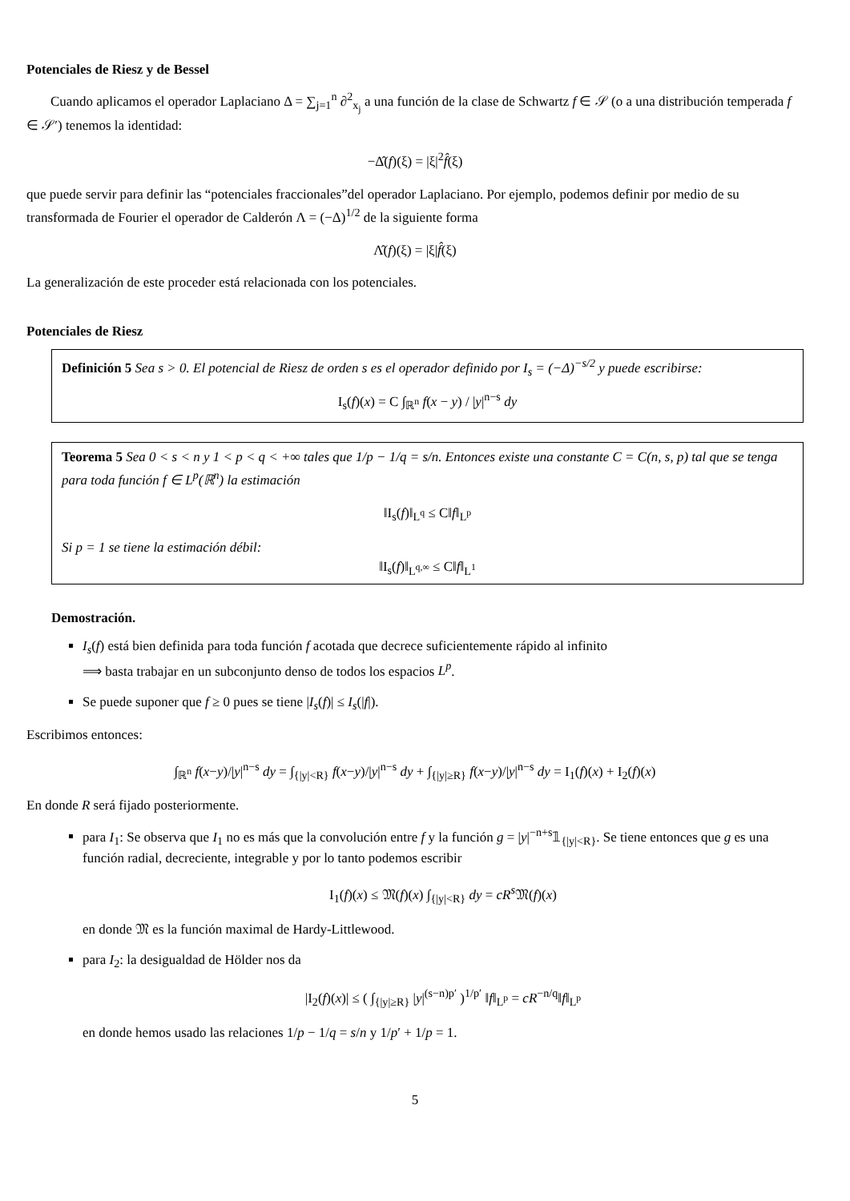Potenciales de Riesz y de Bessel
Cuando aplicamos el operador Laplaciano Δ = ∑<sub>j=1</sub><sup>n</sup> ∂<sup>2</sup><sub>x<sub>j</sub></sub> a una función de la clase de Schwartz f ∈ 𝒮 (o a una distribución temperada f ∈ 𝒮′) tenemos la identidad:
−Δ̂(f)(ξ) = |ξ|<sup>2</sup>f̂(ξ)
que puede servir para definir las “potenciales fraccionales”del operador Laplaciano. Por ejemplo, podemos definir por medio de su transformada de Fourier el operador de Calderón Λ = (−Δ)<sup>1/2</sup> de la siguiente forma
Λ̂(f)(ξ) = |ξ|f̂(ξ)
La generalización de este proceder está relacionada con los potenciales.
Potenciales de Riesz
Definición 5 Sea s > 0. El potencial de Riesz de orden s es el operador definido por I<sub>s</sub> = (−Δ)<sup>−s/2</sup> y puede escribirse:
I<sub>s</sub>(f)(x) = C ∫<sub>ℝ<sup>n</sup></sub> f(x − y) / |y|<sup>n−s</sup> dy
Teorema 5 Sea 0 < s < n y 1 < p < q < +∞ tales que 1/p − 1/q = s/n. Entonces existe una constante C = C(n, s, p) tal que se tenga para toda función f ∈ L<sup>p</sup>(ℝ<sup>n</sup>) la estimación
‖I<sub>s</sub>(f)‖<sub>L<sup>q</sup></sub> ≤ C‖f‖<sub>L<sup>p</sup></sub>
Si p = 1 se tiene la estimación débil:
‖I<sub>s</sub>(f)‖<sub>L<sup>q,∞</sup></sub> ≤ C‖f‖<sub>L<sup>1</sup></sub>
Demostración.
I<sub>s</sub>(f) está bien definida para toda función f acotada que decrece suficientemente rápido al infinito
⟹ basta trabajar en un subconjunto denso de todos los espacios L<sup>p</sup>.
Se puede suponer que f ≥ 0 pues se tiene |I<sub>s</sub>(f)| ≤ I<sub>s</sub>(|f|).
Escribimos entonces:
∫<sub>ℝ<sup>n</sup></sub> f(x−y)/|y|<sup>n−s</sup> dy = ∫<sub>{|y|<R}</sub> f(x−y)/|y|<sup>n−s</sup> dy + ∫<sub>{|y|≥R}</sub> f(x−y)/|y|<sup>n−s</sup> dy = I<sub>1</sub>(f)(x) + I<sub>2</sub>(f)(x)
En donde R será fijado posteriormente.
para I<sub>1</sub>: Se observa que I<sub>1</sub> no es más que la convolución entre f y la función g = |y|<sup>−n+s</sup>𝟙<sub>{|y|<R}</sub>. Se tiene entonces que g es una función radial, decreciente, integrable y por lo tanto podemos escribir
I<sub>1</sub>(f)(x) ≤ 𝔐(f)(x) ∫<sub>{|y|<R}</sub> dy = cR<sup>s</sup> 𝔐(f)(x)
en donde 𝔐 es la función maximal de Hardy-Littlewood.
para I<sub>2</sub>: la desigualdad de Hölder nos da
|I<sub>2</sub>(f)(x)| ≤ ( ∫<sub>{|y|≥R}</sub> |y|<sup>(s−n)p′</sup> )<sup>1/p′</sup> ‖f‖<sub>L<sup>p</sup></sub> = cR<sup>−n/q</sup>‖f‖<sub>L<sup>p</sup></sub>
en donde hemos usado las relaciones 1/p − 1/q = s/n y 1/p′ + 1/p = 1.
5